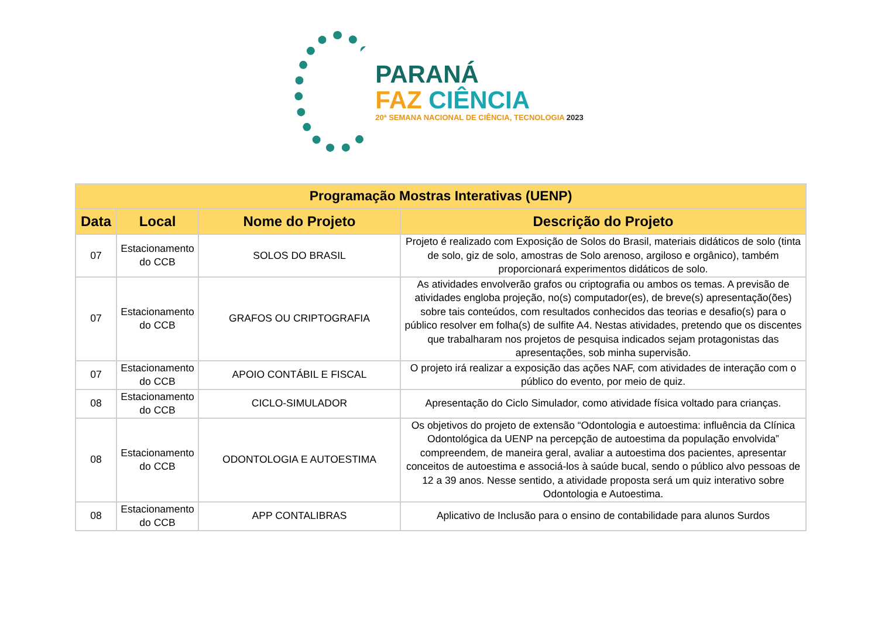PARANÁ
FAZ CIÊNCIA
20ª SEMANA NACIONAL DE CIÊNCIA, TECNOLOGIA 2023
| Programação Mostras Interativas (UENP) | | | |
| --- | --- | --- | --- |
| Data | Local | Nome do Projeto | Descrição do Projeto |
| 07 | Estacionamento do CCB | SOLOS DO BRASIL | Projeto é realizado com Exposição de Solos do Brasil, materiais didáticos de solo (tinta de solo, giz de solo, amostras de Solo arenoso, argiloso e orgânico), também proporcionará experimentos didáticos de solo. |
| 07 | Estacionamento do CCB | GRAFOS OU CRIPTOGRAFIA | As atividades envolverão grafos ou criptografia ou ambos os temas. A previsão de atividades engloba projeção, no(s) computador(es), de breve(s) apresentação(ões) sobre tais conteúdos, com resultados conhecidos das teorias e desafio(s) para o público resolver em folha(s) de sulfite A4. Nestas atividades, pretendo que os discentes que trabalharam nos projetos de pesquisa indicados sejam protagonistas das apresentações, sob minha supervisão. |
| 07 | Estacionamento do CCB | APOIO CONTÁBIL E FISCAL | O projeto irá realizar a exposição das ações NAF, com atividades de interação com o público do evento, por meio de quiz. |
| 08 | Estacionamento do CCB | CICLO-SIMULADOR | Apresentação do Ciclo Simulador, como atividade física voltado para crianças. |
| 08 | Estacionamento do CCB | ODONTOLOGIA E AUTOESTIMA | Os objetivos do projeto de extensão “Odontologia e autoestima: influência da Clínica Odontológica da UENP na percepção de autoestima da população envolvida” compreendem, de maneira geral, avaliar a autoestima dos pacientes, apresentar conceitos de autoestima e associá-los à saúde bucal, sendo o público alvo pessoas de 12 a 39 anos. Nesse sentido, a atividade proposta será um quiz interativo sobre Odontologia e Autoestima. |
| 08 | Estacionamento do CCB | APP CONTALIBRAS | Aplicativo de Inclusão para o ensino de contabilidade para alunos Surdos |